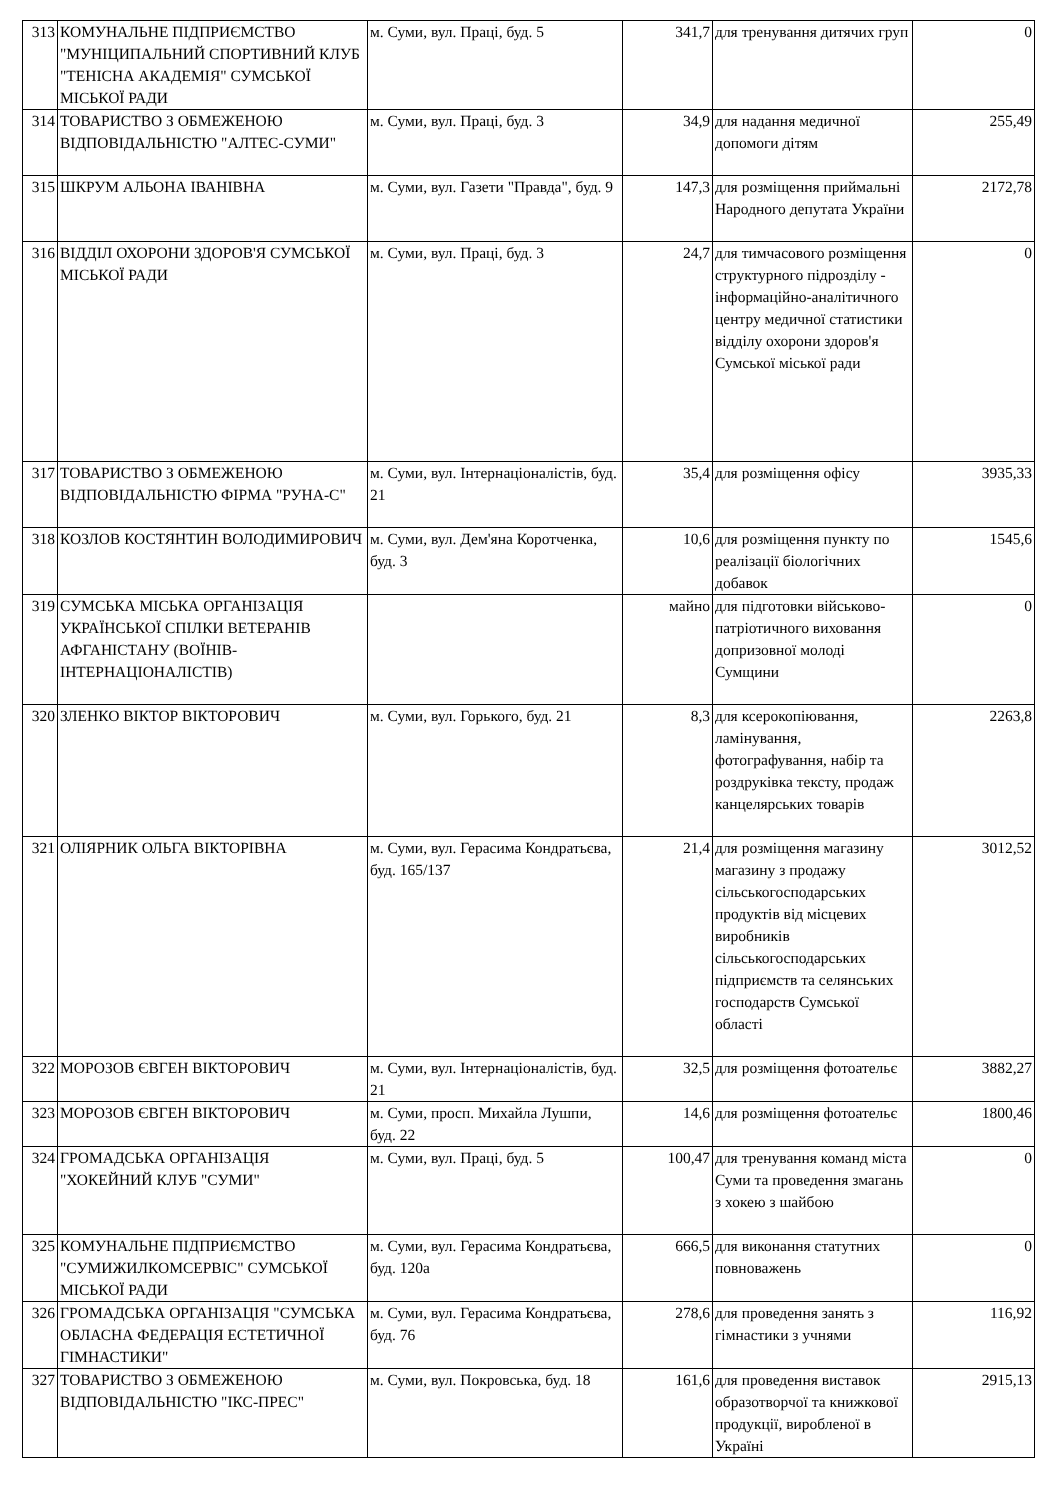| 313 | КОМУНАЛЬНЕ ПІДПРИЄМСТВО "МУНІЦИПАЛЬНИЙ СПОРТИВНИЙ КЛУБ "ТЕНІСНА АКАДЕМІЯ" СУМСЬКОЇ МІСЬКОЇ РАДИ | м. Суми, вул. Праці, буд. 5 | 341,7 | для тренування дитячих груп | 0 |
| 314 | ТОВАРИСТВО З ОБМЕЖЕНОЮ ВІДПОВІДАЛЬНІСТЮ "АЛТЕС-СУМИ" | м. Суми, вул. Праці, буд. 3 | 34,9 | для надання медичної допомоги дітям | 255,49 |
| 315 | ШКРУМ АЛЬОНА ІВАНІВНА | м. Суми, вул. Газети "Правда", буд. 9 | 147,3 | для розміщення приймальні Народного депутата України | 2172,78 |
| 316 | ВІДДІЛ ОХОРОНИ ЗДОРОВ'Я СУМСЬКОЇ МІСЬКОЇ РАДИ | м. Суми, вул. Праці, буд. 3 | 24,7 | для тимчасового розміщення структурного підрозділу - інформаційно-аналітичного центру медичної статистики відділу охорони здоров'я Сумської міської ради | 0 |
| 317 | ТОВАРИСТВО З ОБМЕЖЕНОЮ ВІДПОВІДАЛЬНІСТЮ ФІРМА "РУНА-С" | м. Суми, вул. Інтернаціоналістів, буд. 21 | 35,4 | для розміщення офісу | 3935,33 |
| 318 | КОЗЛОВ КОСТЯНТИН ВОЛОДИМИРОВИЧ | м. Суми, вул. Дем'яна Коротченка, буд. 3 | 10,6 | для розміщення пункту по реалізації біологічних добавок | 1545,6 |
| 319 | СУМСЬКА МІСЬКА ОРГАНІЗАЦІЯ УКРАЇНСЬКОЇ СПІЛКИ ВЕТЕРАНІВ АФГАНІСТАНУ (ВОЇНІВ-ІНТЕРНАЦІОНАЛІСТІВ) | | майно | для підготовки військово-патріотичного виховання допризовної молоді Сумщини | 0 |
| 320 | ЗЛЕНКО ВІКТОР ВІКТОРОВИЧ | м. Суми, вул. Горького, буд. 21 | 8,3 | для ксерокопіювання, ламінування, фотографування, набір та роздруківка тексту, продаж канцелярських товарів | 2263,8 |
| 321 | ОЛІЯРНИК ОЛЬГА ВІКТОРІВНА | м. Суми, вул. Герасима Кондратьєва, буд. 165/137 | 21,4 | для розміщення магазину магазину з продажу сільськогосподарських продуктів від місцевих виробників сільськогосподарських підприємств та селянських господарств Сумської області | 3012,52 |
| 322 | МОРОЗОВ ЄВГЕН ВІКТОРОВИЧ | м. Суми, вул. Інтернаціоналістів, буд. 21 | 32,5 | для розміщення фотоательє | 3882,27 |
| 323 | МОРОЗОВ ЄВГЕН ВІКТОРОВИЧ | м. Суми, просп. Михайла Лушпи, буд. 22 | 14,6 | для розміщення фотоательє | 1800,46 |
| 324 | ГРОМАДСЬКА ОРГАНІЗАЦІЯ "ХОКЕЙНИЙ КЛУБ "СУМИ" | м. Суми, вул. Праці, буд. 5 | 100,47 | для тренування команд міста Суми та проведення змагань з хокею з шайбою | 0 |
| 325 | КОМУНАЛЬНЕ ПІДПРИЄМСТВО "СУМИЖИЛКОМСЕРВІС" СУМСЬКОЇ МІСЬКОЇ РАДИ | м. Суми, вул. Герасима Кондратьєва, буд. 120а | 666,5 | для виконання статутних повноважень | 0 |
| 326 | ГРОМАДСЬКА ОРГАНІЗАЦІЯ "СУМСЬКА ОБЛАСНА ФЕДЕРАЦІЯ ЕСТЕТИЧНОЇ ГІМНАСТИКИ" | м. Суми, вул. Герасима Кондратьєва, буд. 76 | 278,6 | для проведення занять з гімнастики з учнями | 116,92 |
| 327 | ТОВАРИСТВО З ОБМЕЖЕНОЮ ВІДПОВІДАЛЬНІСТЮ "ІКС-ПРЕС" | м. Суми, вул. Покровська, буд. 18 | 161,6 | для проведення виставок образотворчої та книжкової продукції, виробленої в Україні | 2915,13 |